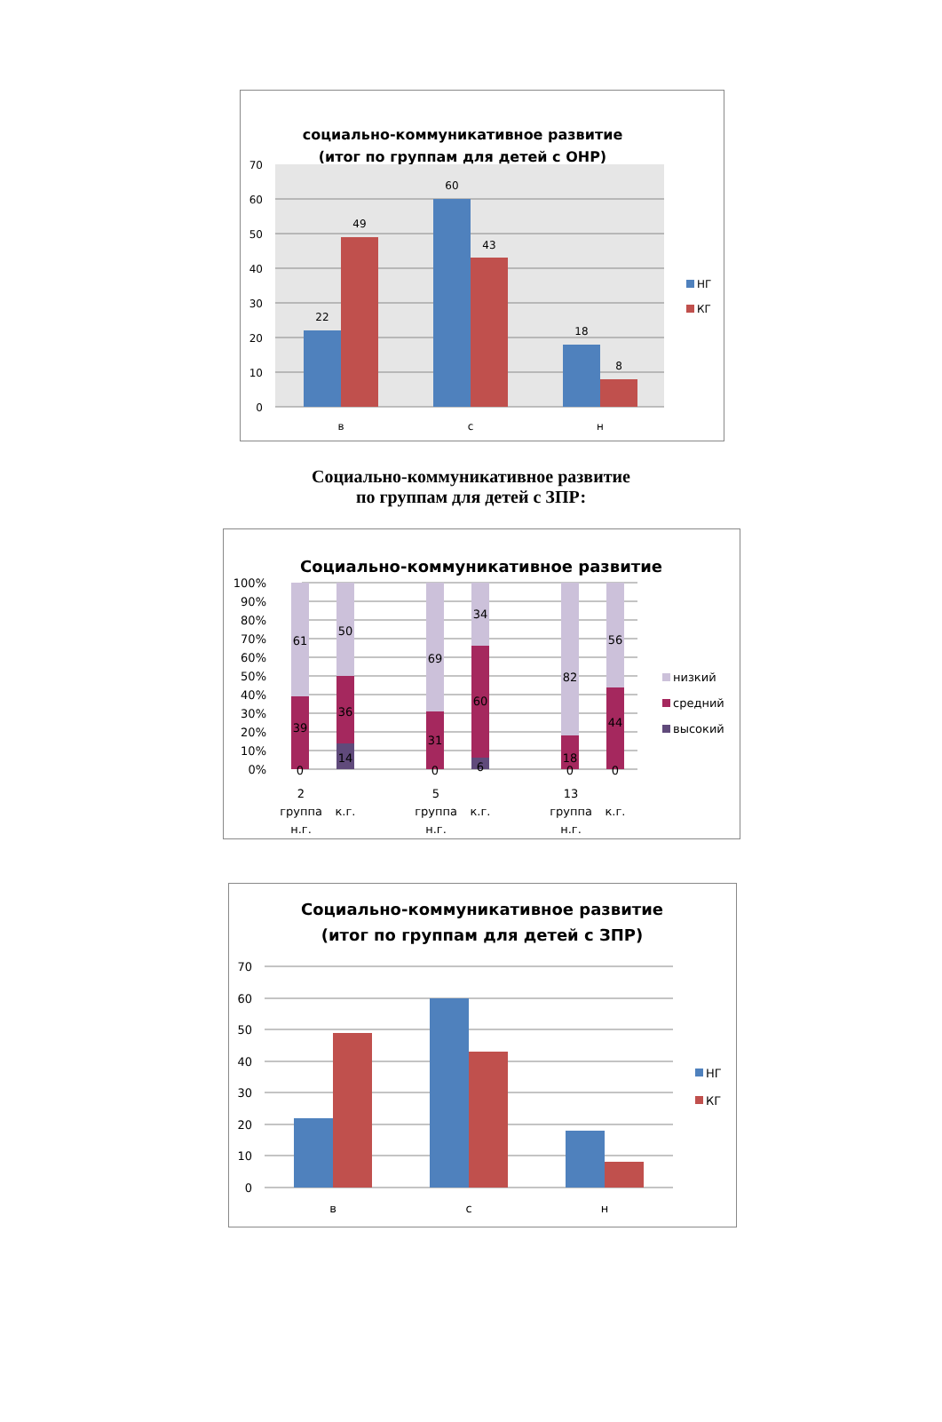социально-коммуникативное развитие
(итог по группам для детей с ОНР)
70
60
50
40
30
20
10
0
22
49
60
43
18
8
в
с
н
НГ
КГ
Социально-коммуникативное развитие
по группам для детей с ЗПР:
Социально-коммуникативное развитие
100%
90%
80%
70%
60%
50%
40%
30%
20%
10%
0%
61
39
0
50
36
14
69
31
0
34
60
6
82
18
0
56
44
0
2
группа
н.г.
к.г.
5
группа
н.г.
к.г.
13
группа
н.г.
к.г.
низкий
средний
высокий
Социально-коммуникативное развитие
(итог по группам для детей с ЗПР)
70
60
50
40
30
20
10
0
в
с
н
НГ
КГ